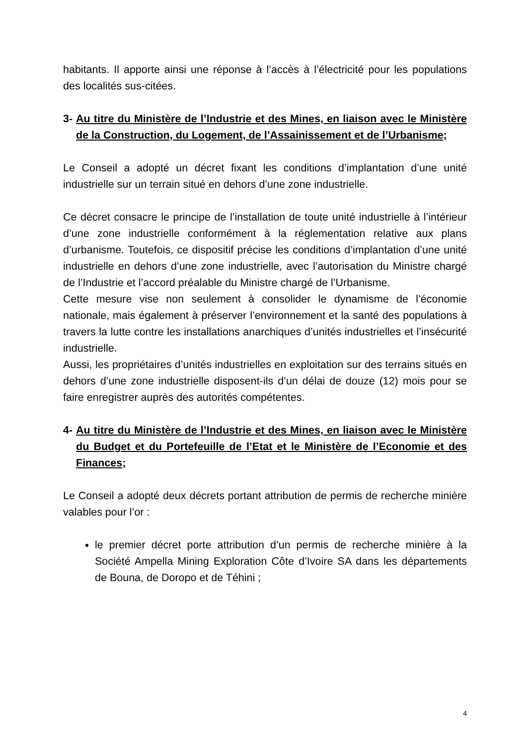habitants. Il apporte ainsi une réponse à l’accès à l’électricité pour les populations des localités sus-citées.
3- Au titre du Ministère de l’Industrie et des Mines, en liaison avec le Ministère de la Construction, du Logement, de l’Assainissement et de l’Urbanisme;
Le Conseil a adopté un décret fixant les conditions d’implantation d’une unité industrielle sur un terrain situé en dehors d’une zone industrielle.
Ce décret consacre le principe de l’installation de toute unité industrielle à l’intérieur d’une zone industrielle conformément à la réglementation relative aux plans d’urbanisme. Toutefois, ce dispositif précise les conditions d’implantation d’une unité industrielle en dehors d’une zone industrielle, avec l’autorisation du Ministre chargé de l’Industrie et l’accord préalable du Ministre chargé de l’Urbanisme.
Cette mesure vise non seulement à consolider le dynamisme de l’économie nationale, mais également à préserver l’environnement et la santé des populations à travers la lutte contre les installations anarchiques d’unités industrielles et l’insécurité industrielle.
Aussi, les propriétaires d’unités industrielles en exploitation sur des terrains situés en dehors d’une zone industrielle disposent-ils d’un délai de douze (12) mois pour se faire enregistrer auprès des autorités compétentes.
4- Au titre du Ministère de l’Industrie et des Mines, en liaison avec le Ministère du Budget et du Portefeuille de l’Etat et le Ministère de l’Economie et des Finances;
Le Conseil a adopté deux décrets portant attribution de permis de recherche minière valables pour l’or :
le premier décret porte attribution d’un permis de recherche minière à la Société Ampella Mining Exploration Côte d’Ivoire SA dans les départements de Bouna, de Doropo et de Téhini ;
4